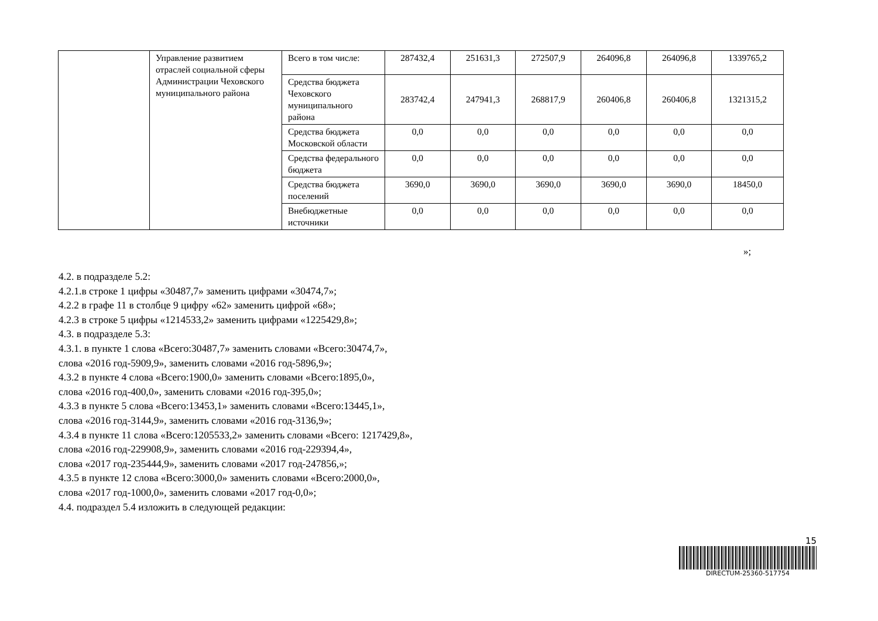| | Управление развитием отраслей социальной сферы Администрации Чеховского муниципального района | Всего в том числе: | 287432,4 | 251631,3 | 272507,9 | 264096,8 | 264096,8 | 1339765,2 |
| | | Средства бюджета Чеховского муниципального района | 283742,4 | 247941,3 | 268817,9 | 260406,8 | 260406,8 | 1321315,2 |
| | | Средства бюджета Московской области | 0,0 | 0,0 | 0,0 | 0,0 | 0,0 | 0,0 |
| | | Средства федерального бюджета | 0,0 | 0,0 | 0,0 | 0,0 | 0,0 | 0,0 |
| | | Средства бюджета поселений | 3690,0 | 3690,0 | 3690,0 | 3690,0 | 3690,0 | 18450,0 |
| | | Внебюджетные источники | 0,0 | 0,0 | 0,0 | 0,0 | 0,0 | 0,0 |
»;
4.2. в подразделе 5.2:
4.2.1.в строке 1 цифры «30487,7» заменить цифрами «30474,7»;
4.2.2 в графе 11 в столбце 9 цифру «62» заменить цифрой «68»;
4.2.3 в строке 5 цифры «1214533,2» заменить цифрами «1225429,8»;
4.3. в подразделе 5.3:
4.3.1. в пункте 1 слова «Всего:30487,7» заменить словами «Всего:30474,7»,
слова «2016 год-5909,9», заменить словами «2016 год-5896,9»;
4.3.2 в пункте 4 слова «Всего:1900,0» заменить словами «Всего:1895,0»,
слова «2016 год-400,0», заменить словами «2016 год-395,0»;
4.3.3 в пункте 5 слова «Всего:13453,1» заменить словами «Всего:13445,1»,
слова «2016 год-3144,9», заменить словами «2016 год-3136,9»;
4.3.4 в пункте 11 слова «Всего:1205533,2» заменить словами «Всего: 1217429,8»,
слова «2016 год-229908,9», заменить словами «2016 год-229394,4»,
слова «2017 год-235444,9», заменить словами «2017 год-247856,»;
4.3.5 в пункте 12 слова «Всего:3000,0» заменить словами «Всего:2000,0»,
слова «2017 год-1000,0», заменить словами «2017 год-0,0»;
4.4. подраздел 5.4 изложить в следующей редакции:
15
DIRECTUM-25360-517754